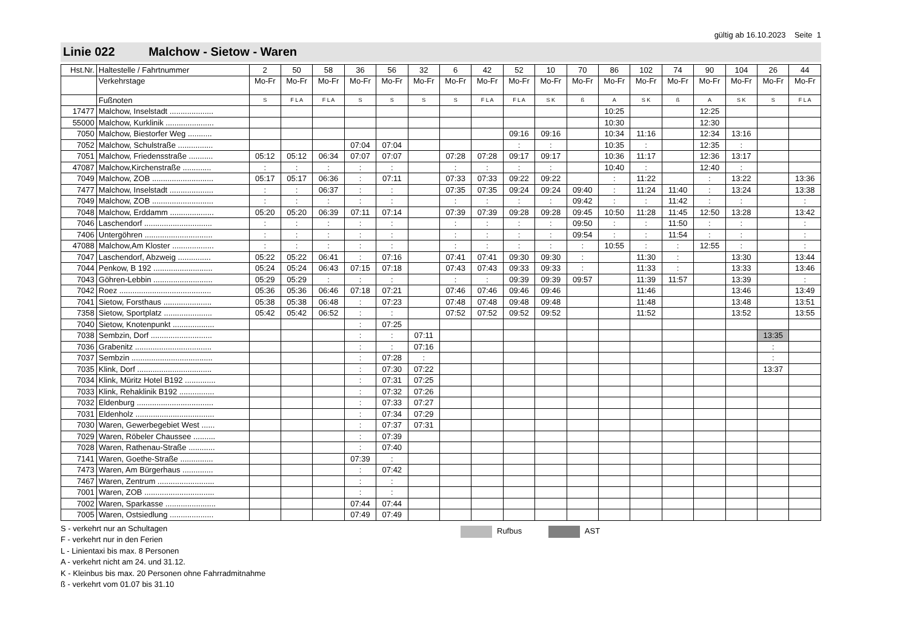gültig ab 16.10.2023 Seite 1
Linie 022 Malchow - Sietow - Waren
| Hst.Nr. | Haltestelle / Fahrtnummer | 2 | 50 | 58 | 36 | 56 | 32 | 6 | 42 | 52 | 10 | 70 | 86 | 102 | 74 | 90 | 104 | 26 | 44 |
| --- | --- | --- | --- | --- | --- | --- | --- | --- | --- | --- | --- | --- | --- | --- | --- | --- | --- | --- | --- |
| | Verkehrstage | Mo-Fr | Mo-Fr | Mo-Fr | Mo-Fr | Mo-Fr | Mo-Fr | Mo-Fr | Mo-Fr | Mo-Fr | Mo-Fr | Mo-Fr | Mo-Fr | Mo-Fr | Mo-Fr | Mo-Fr | Mo-Fr | Mo-Fr | Mo-Fr |
| | Fußnoten | S | F L A | F L A | S | S | S | S | F L A | F L A | S K | ß | A | S K | ß | A | S K | S | F L A |
| 17477 | Malchow, Inselstadt .................... | | | | | | | | | | | | 10:25 | | | 12:25 | | | |
| 55000 | Malchow, Kurklinik ...................... | | | | | | | | | | | | 10:30 | | | 12:30 | | | |
| 7050 | Malchow, Biestorfer Weg ........... | | | | | | | | | 09:16 | 09:16 | | 10:34 | 11:16 | | 12:34 | 13:16 | | |
| 7052 | Malchow, Schulstraße ................ | | | | 07:04 | 07:04 | | | | : | : | | 10:35 | : | | 12:35 | : | | |
| 7051 | Malchow, Friedensstraße ........... | 05:12 | 05:12 | 06:34 | 07:07 | 07:07 | | 07:28 | 07:28 | 09:17 | 09:17 | | 10:36 | 11:17 | | 12:36 | 13:17 | | |
| 47087 | Malchow,Kirchenstraße ............. | : | : | : | : | : | | : | : | : | : | | 10:40 | : | | 12:40 | : | | |
| 7049 | Malchow, ZOB ............................ | 05:17 | 05:17 | 06:36 | : | 07:11 | | 07:33 | 07:33 | 09:22 | 09:22 | | : | 11:22 | | : | 13:22 | | 13:36 |
| 7477 | Malchow, Inselstadt .................... | : | : | 06:37 | : | : | | 07:35 | 07:35 | 09:24 | 09:24 | 09:40 | : | 11:24 | 11:40 | : | 13:24 | | 13:38 |
| 7049 | Malchow, ZOB ............................ | : | : | : | : | : | | : | : | : | : | 09:42 | : | : | 11:42 | : | : | | : |
| 7048 | Malchow, Erddamm .................... | 05:20 | 05:20 | 06:39 | 07:11 | 07:14 | | 07:39 | 07:39 | 09:28 | 09:28 | 09:45 | 10:50 | 11:28 | 11:45 | 12:50 | 13:28 | | 13:42 |
| 7046 | Laschendorf ............................... | : | : | : | : | : | | : | : | : | : | 09:50 | : | : | 11:50 | : | : | | : |
| 7406 | Untergöhren ............................... | : | : | : | : | : | | : | : | : | : | 09:54 | : | : | 11:54 | : | : | | : |
| 47088 | Malchow,Am Kloster ................... | : | : | : | : | : | | : | : | : | : | : | 10:55 | : | : | 12:55 | : | | : |
| 7047 | Laschendorf, Abzweig ............... | 05:22 | 05:22 | 06:41 | : | 07:16 | | 07:41 | 07:41 | 09:30 | 09:30 | : | | 11:30 | : | | 13:30 | | 13:44 |
| 7044 | Penkow, B 192 ........................... | 05:24 | 05:24 | 06:43 | 07:15 | 07:18 | | 07:43 | 07:43 | 09:33 | 09:33 | : | | 11:33 | : | | 13:33 | | 13:46 |
| 7043 | Göhren-Lebbin ........................... | 05:29 | 05:29 | : | : | : | | : | : | 09:39 | 09:39 | 09:57 | | 11:39 | 11:57 | | 13:39 | | : |
| 7042 | Roez .......................................... | 05:36 | 05:36 | 06:46 | 07:18 | 07:21 | | 07:46 | 07:46 | 09:46 | 09:46 | | | 11:46 | | | 13:46 | | 13:49 |
| 7041 | Sietow, Forsthaus ...................... | 05:38 | 05:38 | 06:48 | : | 07:23 | | 07:48 | 07:48 | 09:48 | 09:48 | | | 11:48 | | | 13:48 | | 13:51 |
| 7358 | Sietow, Sportplatz ...................... | 05:42 | 05:42 | 06:52 | : | : | | 07:52 | 07:52 | 09:52 | 09:52 | | | 11:52 | | | 13:52 | | 13:55 |
| 7040 | Sietow, Knotenpunkt ................... | | | | : | 07:25 | | | | | | | | | | | | | |
| 7038 | Sembzin, Dorf ............................ | | | | : | : | 07:11 | | | | | | | | | | | 13:35 | |
| 7036 | Grabenitz ................................... | | | | : | : | 07:16 | | | | | | | | | | | : | |
| 7037 | Sembzin ..................................... | | | | : | 07:28 | : | | | | | | | | | | | : | |
| 7035 | Klink, Dorf .................................. | | | | : | 07:30 | 07:22 | | | | | | | | | | | 13:37 | |
| 7034 | Klink, Müritz Hotel B192 .............. | | | | : | 07:31 | 07:25 | | | | | | | | | | | | |
| 7033 | Klink, Rehaklinik B192 ................ | | | | : | 07:32 | 07:26 | | | | | | | | | | | | |
| 7032 | Eldenburg ................................... | | | | : | 07:33 | 07:27 | | | | | | | | | | | | |
| 7031 | Eldenholz .................................... | | | | : | 07:34 | 07:29 | | | | | | | | | | | | |
| 7030 | Waren, Gewerbegebiet West ...... | | | | : | 07:37 | 07:31 | | | | | | | | | | | | |
| 7029 | Waren, Röbeler Chaussee .......... | | | | : | 07:39 | | | | | | | | | | | | | |
| 7028 | Waren, Rathenau-Straße ............ | | | | : | 07:40 | | | | | | | | | | | | | |
| 7141 | Waren, Goethe-Straße ............... | | | | 07:39 | : | | | | | | | | | | | | | |
| 7473 | Waren, Am Bürgerhaus .............. | | | | : | 07:42 | | | | | | | | | | | | | |
| 7467 | Waren, Zentrum .......................... | | | | : | : | | | | | | | | | | | | | |
| 7001 | Waren, ZOB ................................ | | | | : | : | | | | | | | | | | | | | |
| 7002 | Waren, Sparkasse ....................... | | | | 07:44 | 07:44 | | | | | | | | | | | | | |
| 7005 | Waren, Ostsiedlung .................... | | | | 07:49 | 07:49 | | | | | | | | | | | | | |
S - verkehrt nur an Schultagen
F - verkehrt nur in den Ferien
L - Linientaxi bis max. 8 Personen
A - verkehrt nicht am 24. und 31.12.
K - Kleinbus bis max. 20 Personen ohne Fahrradmitnahme
ß - verkehrt vom 01.07 bis 31.10
Rufbus AST